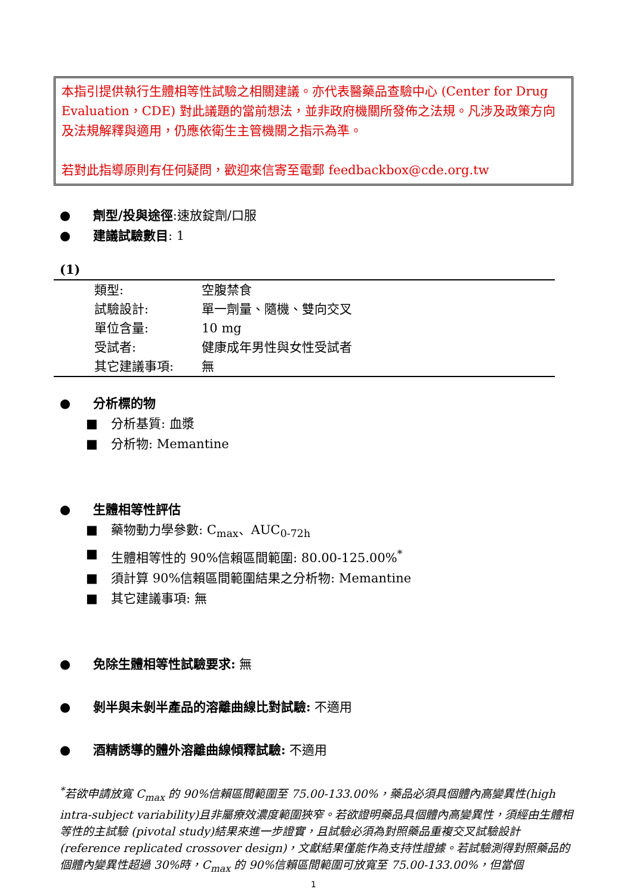本指引提供執行生體相等性試驗之相關建議。亦代表醫藥品查驗中心 (Center for Drug Evaluation，CDE) 對此議題的當前想法，並非政府機關所發佈之法規。凡涉及政策方向及法規解釋與適用，仍應依衛生主管機關之指示為準。
若對此指導原則有任何疑問，歡迎來信寄至電郵 feedbackbox@cde.org.tw
● 劑型/投與途徑:速放錠劑/口服
● 建議試驗數目: 1
(1)
| 類型: | 空腹禁食 |
| 試驗設計: | 單一劑量、隨機、雙向交叉 |
| 單位含量: | 10 mg |
| 受試者: | 健康成年男性與女性受試者 |
| 其它建議事項: | 無 |
● 分析標的物
■ 分析基質: 血漿
■ 分析物: Memantine
● 生體相等性評估
■ 藥物動力學參數: C<sub>max</sub>、AUC<sub>0-72h</sub>
■ 生體相等性的 90%信賴區間範圍: 80.00-125.00%<sup>*</sup>
■ 須計算 90%信賴區間範圍結果之分析物: Memantine
■ 其它建議事項: 無
● 免除生體相等性試驗要求: 無
● 剝半與未剝半產品的溶離曲線比對試驗: 不適用
● 酒精誘導的體外溶離曲線傾釋試驗: 不適用
<sup>*</sup> 若欲申請放寬 C<sub>max</sub> 的 90%信賴區間範圍至 75.00-133.00%，藥品必須具個體內高變異性(high intra-subject variability)且非屬療效濃度範圍狹窄。若欲證明藥品具個體內高變異性，須經由生體相等性的主試驗 (pivotal study)結果來進一步證實，且試驗必須為對照藥品重複交叉試驗設計 (reference replicated crossover design)，文獻結果僅能作為支持性證據。若試驗測得對照藥品的個體內變異性超過 30%時，C<sub>max</sub> 的 90%信賴區間範圍可放寬至 75.00-133.00%，但當個
1